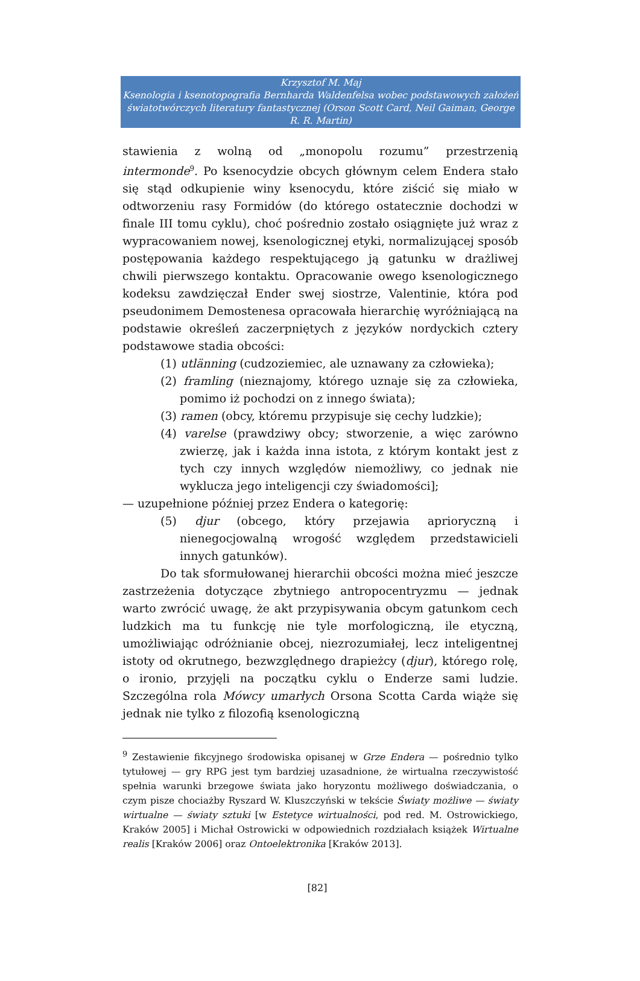Krzysztof M. Maj
Ksenologia i ksenotopografia Bernharda Waldenfelsa wobec podstawowych założeń światotwórczych literatury fantastycznej (Orson Scott Card, Neil Gaiman, George R. R. Martin)
stawienia z wolną od „monopolu rozumu” przestrzenią intermonde<sup>9</sup>. Po ksenocydzie obcych głównym celem Endera stało się stąd odkupienie winy ksenocydu, które ziścić się miało w odtworzeniu rasy Formidów (do którego ostatecznie dochodzi w finale III tomu cyklu), choć pośrednio zostało osiągnięte już wraz z wypracowaniem nowej, ksenologicznej etyki, normalizującej sposób postępowania każdego respektującego ją gatunku w drażliwej chwili pierwszego kontaktu. Opracowanie owego ksenologicznego kodeksu zawdzięczał Ender swej siostrze, Valentinie, która pod pseudonimem Demostenesa opracowała hierarchię wyróżniającą na podstawie określeń zaczerpniętych z języków nordyckich cztery podstawowe stadia obcości:
(1) utlänning (cudzoziemiec, ale uznawany za człowieka);
(2) framling (nieznajomy, którego uznaje się za człowieka, pomimo iż pochodzi on z innego świata);
(3) ramen (obcy, któremu przypisuje się cechy ludzkie);
(4) varelse (prawdziwy obcy; stworzenie, a więc zarówno zwierzę, jak i każda inna istota, z którym kontakt jest z tych czy innych względów niemożliwy, co jednak nie wyklucza jego inteligencji czy świadomości];
— uzupełnione później przez Endera o kategorię:
(5) djur (obcego, który przejawia aprioryczną i nienegocjowalną wrogość względem przedstawicieli innych gatunków).
Do tak sformułowanej hierarchii obcości można mieć jeszcze zastrzeżenia dotyczące zbytniego antropocentryzmu — jednak warto zwrócić uwagę, że akt przypisywania obcym gatunkom cech ludzkich ma tu funkcję nie tyle morfologiczną, ile etyczną, umożliwiając odróżnianie obcej, niezrozumiałej, lecz inteligentnej istoty od okrutnego, bezwzględnego drapieżcy (djur), którego rolę, o ironio, przyjęli na początku cyklu o Enderze sami ludzie. Szczególna rola Mówcy umarłych Orsona Scotta Carda wiąże się jednak nie tylko z filozofią ksenologiczną
<sup>9</sup> Zestawienie fikcyjnego środowiska opisanej w Grze Endera — pośrednio tylko tytułowej — gry RPG jest tym bardziej uzasadnione, że wirtualna rzeczywistość spełnia warunki brzegowe świata jako horyzontu możliwego doświadczania, o czym pisze chociażby Ryszard W. Kluszczyński w tekście Światy możliwe — światy wirtualne — światy sztuki [w Estetyce wirtualności, pod red. M. Ostrowickiego, Kraków 2005] i Michał Ostrowicki w odpowiednich rozdziałach książek Wirtualne realis [Kraków 2006] oraz Ontoelektronika [Kraków 2013].
[82]